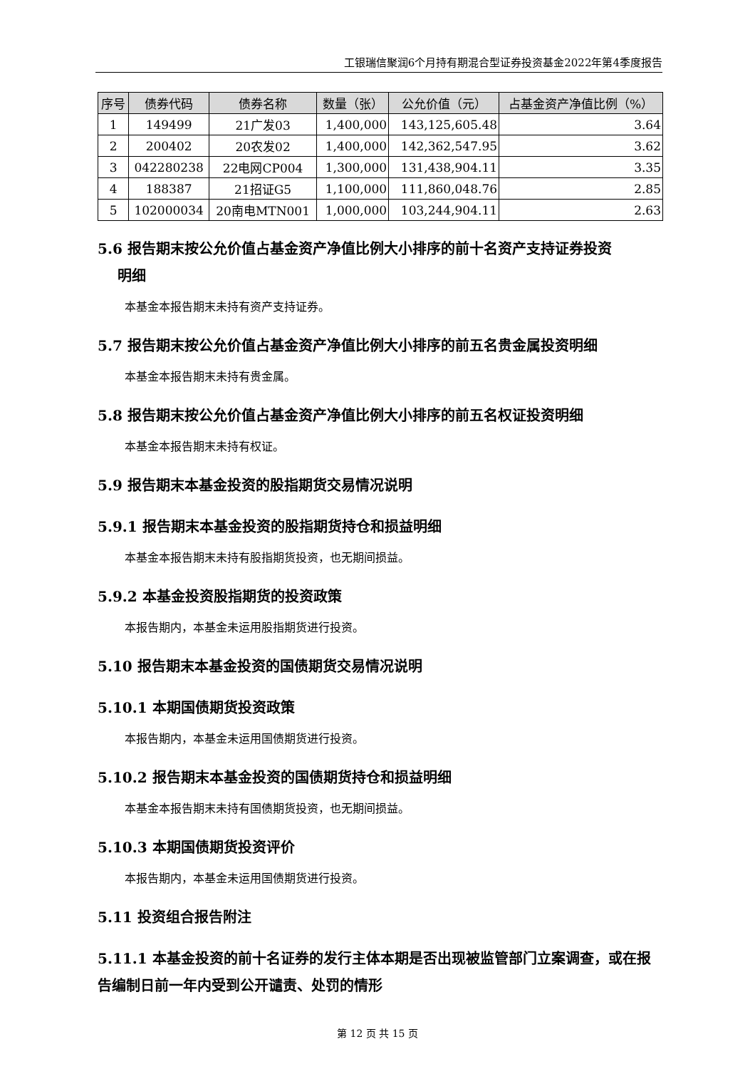工银瑞信聚润6个月持有期混合型证券投资基金2022年第4季度报告
| 序号 | 债券代码 | 债券名称 | 数量（张） | 公允价值（元） | 占基金资产净值比例（%） |
| --- | --- | --- | --- | --- | --- |
| 1 | 149499 | 21广发03 | 1,400,000 | 143,125,605.48 | 3.64 |
| 2 | 200402 | 20农发02 | 1,400,000 | 142,362,547.95 | 3.62 |
| 3 | 042280238 | 22电网CP004 | 1,300,000 | 131,438,904.11 | 3.35 |
| 4 | 188387 | 21招证G5 | 1,100,000 | 111,860,048.76 | 2.85 |
| 5 | 102000034 | 20南电MTN001 | 1,000,000 | 103,244,904.11 | 2.63 |
5.6 报告期末按公允价值占基金资产净值比例大小排序的前十名资产支持证券投资
明细
本基金本报告期末未持有资产支持证券。
5.7 报告期末按公允价值占基金资产净值比例大小排序的前五名贵金属投资明细
本基金本报告期末未持有贵金属。
5.8 报告期末按公允价值占基金资产净值比例大小排序的前五名权证投资明细
本基金本报告期末未持有权证。
5.9 报告期末本基金投资的股指期货交易情况说明
5.9.1 报告期末本基金投资的股指期货持仓和损益明细
本基金本报告期末未持有股指期货投资，也无期间损益。
5.9.2 本基金投资股指期货的投资政策
本报告期内，本基金未运用股指期货进行投资。
5.10 报告期末本基金投资的国债期货交易情况说明
5.10.1 本期国债期货投资政策
本报告期内，本基金未运用国债期货进行投资。
5.10.2 报告期末本基金投资的国债期货持仓和损益明细
本基金本报告期末未持有国债期货投资，也无期间损益。
5.10.3 本期国债期货投资评价
本报告期内，本基金未运用国债期货进行投资。
5.11 投资组合报告附注
5.11.1 本基金投资的前十名证券的发行主体本期是否出现被监管部门立案调查，或在报告编制日前一年内受到公开谴责、处罚的情形
第 12 页 共 15 页